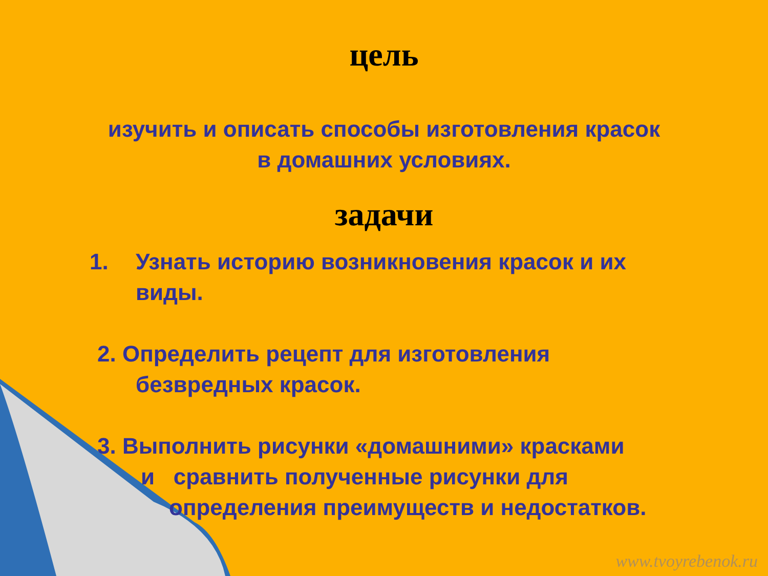цель
изучить и описать способы изготовления красок
в домашних условиях.
задачи
1. Узнать историю возникновения красок и их виды.
2. Определить рецепт для изготовления
безвредных красок.
3. Выполнить рисунки «домашними» красками
и сравнить полученные рисунки для
определения преимуществ и недостатков.
www.tvoyrebenok.ru